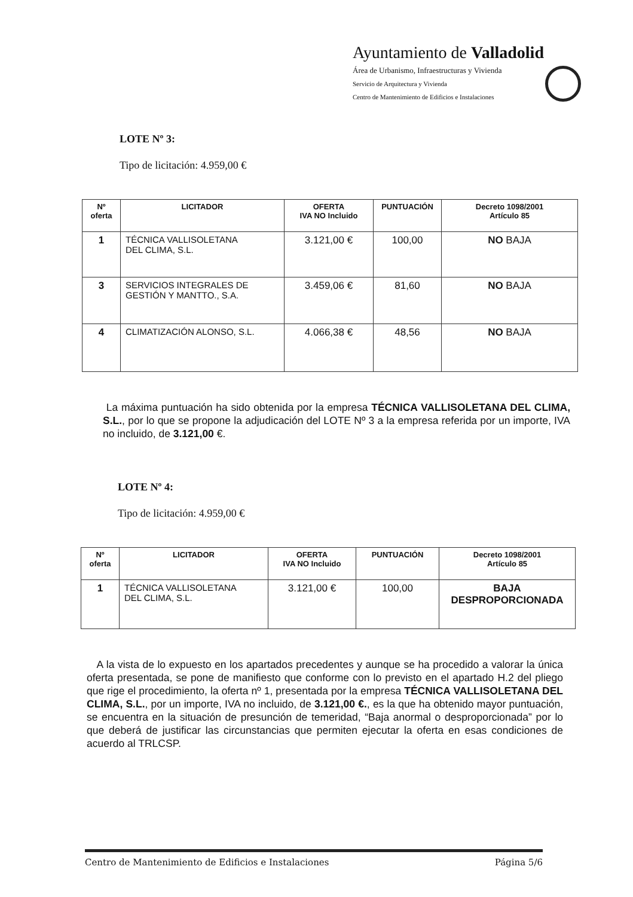Ayuntamiento de Valladolid
Área de Urbanismo, Infraestructuras y Vivienda
Servicio de Arquitectura y Vivienda
Centro de Mantenimiento de Edificios e Instalaciones
LOTE Nº 3:
Tipo de licitación: 4.959,00 €
| Nº oferta | LICITADOR | OFERTA IVA NO Incluido | PUNTUACIÓN | Decreto 1098/2001 Artículo 85 |
| --- | --- | --- | --- | --- |
| 1 | TÉCNICA VALLISOLETANA DEL CLIMA, S.L. | 3.121,00 € | 100,00 | NO BAJA |
| 3 | SERVICIOS INTEGRALES DE GESTIÓN Y MANTTO., S.A. | 3.459,06 € | 81,60 | NO BAJA |
| 4 | CLIMATIZACIÓN ALONSO, S.L. | 4.066,38 € | 48,56 | NO BAJA |
La máxima puntuación ha sido obtenida por la empresa TÉCNICA VALLISOLETANA DEL CLIMA, S.L., por lo que se propone la adjudicación del LOTE Nº 3 a la empresa referida por un importe, IVA no incluido, de 3.121,00 €.
LOTE Nº 4:
Tipo de licitación: 4.959,00 €
| Nº oferta | LICITADOR | OFERTA IVA NO Incluido | PUNTUACIÓN | Decreto 1098/2001 Artículo 85 |
| --- | --- | --- | --- | --- |
| 1 | TÉCNICA VALLISOLETANA DEL CLIMA, S.L. | 3.121,00 € | 100,00 | BAJA DESPROPORCIONADA |
A la vista de lo expuesto en los apartados precedentes y aunque se ha procedido a valorar la única oferta presentada, se pone de manifiesto que conforme con lo previsto en el apartado H.2 del pliego que rige el procedimiento, la oferta nº 1, presentada por la empresa TÉCNICA VALLISOLETANA DEL CLIMA, S.L., por un importe, IVA no incluido, de 3.121,00 €., es la que ha obtenido mayor puntuación, se encuentra en la situación de presunción de temeridad, “Baja anormal o desproporcionada” por lo que deberá de justificar las circunstancias que permiten ejecutar la oferta en esas condiciones de acuerdo al TRLCSP.
Centro de Mantenimiento de Edificios e Instalaciones Página 5/6